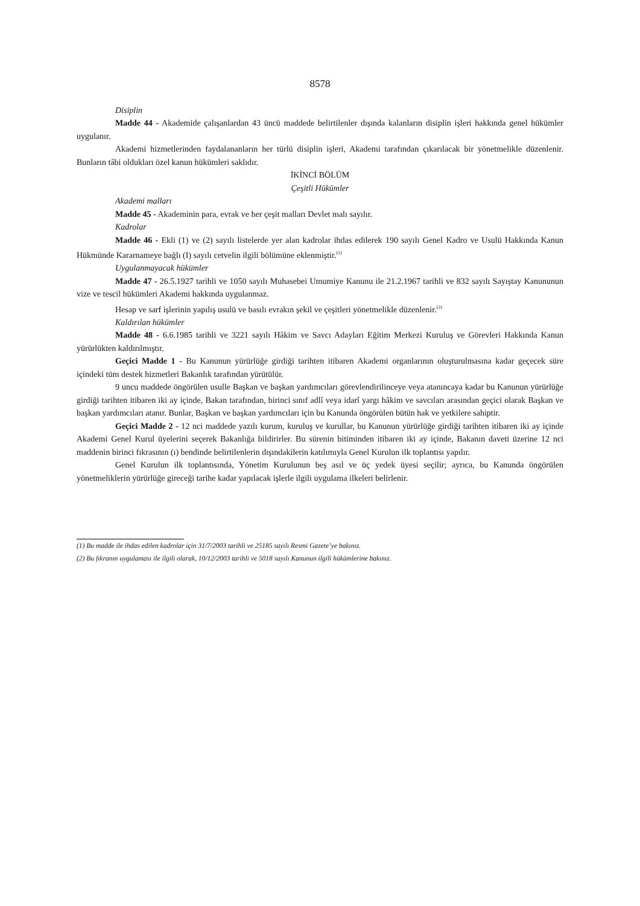8578
Disiplin
Madde 44 - Akademide çalışanlardan 43 üncü maddede belirtilenler dışında kalanların disiplin işleri hakkında genel hükümler uygulanır.
Akademi hizmetlerinden faydalananların her türlü disiplin işleri, Akademi tarafından çıkarılacak bir yönetmelikle düzenlenir. Bunların tâbi oldukları özel kanun hükümleri saklıdır.
İKİNCİ BÖLÜM
Çeşitli Hükümler
Akademi malları
Madde 45 - Akademinin para, evrak ve her çeşit malları Devlet malı sayılır.
Kadrolar
Madde 46 - Ekli (1) ve (2) sayılı listelerde yer alan kadrolar ihdas edilerek 190 sayılı Genel Kadro ve Usulü Hakkında Kanun Hükmünde Kararnameye bağlı (I) sayılı cetvelin ilgili bölümüne eklenmiştir.<sup>(1)</sup>
Uygulanmayacak hükümler
Madde 47 - 26.5.1927 tarihli ve 1050 sayılı Muhasebei Umumiye Kanunu ile 21.2.1967 tarihli ve 832 sayılı Sayıştay Kanununun vize ve tescil hükümleri Akademi hakkında uygulanmaz.
Hesap ve sarf işlerinin yapılış usulü ve basılı evrakın şekil ve çeşitleri yönetmelikle düzenlenir.<sup>(2)</sup>
Kaldırılan hükümler
Madde 48 - 6.6.1985 tarihli ve 3221 sayılı Hâkim ve Savcı Adayları Eğitim Merkezi Kuruluş ve Görevleri Hakkında Kanun yürürlükten kaldırılmıştır.
Geçici Madde 1 - Bu Kanunun yürürlüğe girdiği tarihten itibaren Akademi organlarının oluşturulmasına kadar geçecek süre içindeki tüm destek hizmetleri Bakanlık tarafından yürütülür.
9 uncu maddede öngörülen usulle Başkan ve başkan yardımcıları görevlendirilinceye veya atanıncaya kadar bu Kanunun yürürlüğe girdiği tarihten itibaren iki ay içinde, Bakan tarafından, birinci sınıf adlî veya idarî yargı hâkim ve savcıları arasından geçici olarak Başkan ve başkan yardımcıları atanır. Bunlar, Başkan ve başkan yardımcıları için bu Kanunda öngörülen bütün hak ve yetkilere sahiptir.
Geçici Madde 2 - 12 nci maddede yazılı kurum, kuruluş ve kurullar, bu Kanunun yürürlüğe girdiği tarihten itibaren iki ay içinde Akademi Genel Kurul üyelerini seçerek Bakanlığa bildirirler. Bu sürenin bitiminden itibaren iki ay içinde, Bakanın daveti üzerine 12 nci maddenin birinci fıkrasının (ı) bendinde belirtilenlerin dışındakilerin katılımıyla Genel Kurulun ilk toplantısı yapılır.
Genel Kurulun ilk toplantısında, Yönetim Kurulunun beş asıl ve üç yedek üyesi seçilir; ayrıca, bu Kanunda öngörülen yönetmeliklerin yürürlüğe gireceği tarihe kadar yapılacak işlerle ilgili uygulama ilkeleri belirlenir.
(1) Bu madde ile ihdas edilen kadrolar için 31/7/2003 tarihli ve 25185 sayılı Resmi Gazete’ye bakınız.
(2) Bu fıkranın uygulaması ile ilgili olarak, 10/12/2003 tarihli ve 5018 sayılı Kanunun ilgili hükümlerine bakınız.